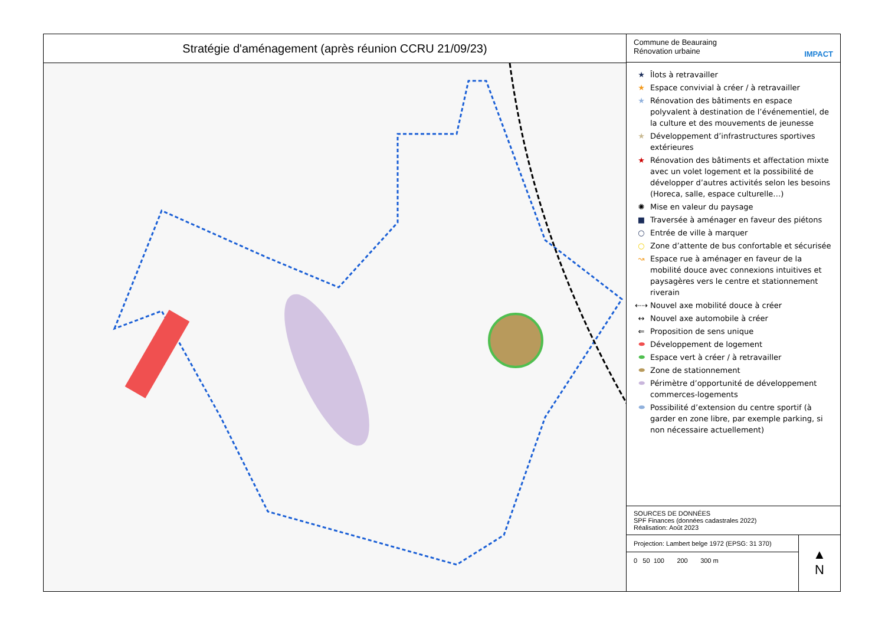Stratégie d'aménagement (après réunion CCRU 21/09/23)
Commune de Beauraing
Rénovation urbaine
IMPACT
★ Îlots à retravailler
★ Espace convivial à créer / à retravailler
★ Rénovation des bâtiments en espace polyvalent à destination de l’événementiel, de la culture et des mouvements de jeunesse
★ Développement d’infrastructures sportives extérieures
★ Rénovation des bâtiments et affectation mixte avec un volet logement et la possibilité de développer d’autres activités selon les besoins (Horeca, salle, espace culturelle…)
✺ Mise en valeur du paysage
■ Traversée à aménager en faveur des piétons
○ Entrée de ville à marquer
○ Zone d’attente de bus confortable et sécurisée
↝ Espace rue à aménager en faveur de la mobilité douce avec connexions intuitives et paysagères vers le centre et stationnement riverain
⇠⇢ Nouvel axe mobilité douce à créer
↔ Nouvel axe automobile à créer
⇐ Proposition de sens unique
⬬ Développement de logement
⬬ Espace vert à créer / à retravailler
⬬ Zone de stationnement
⬬ Périmètre d’opportunité de développement commerces-logements
⬬ Possibilité d’extension du centre sportif (à garder en zone libre, par exemple parking, si non nécessaire actuellement)
SOURCES DE DONNÉES
SPF Finances (données cadastrales 2022)
Réalisation: Août 2023
Projection: Lambert belge 1972 (EPSG: 31 370)
0 50 100 200 300 m
▲
N